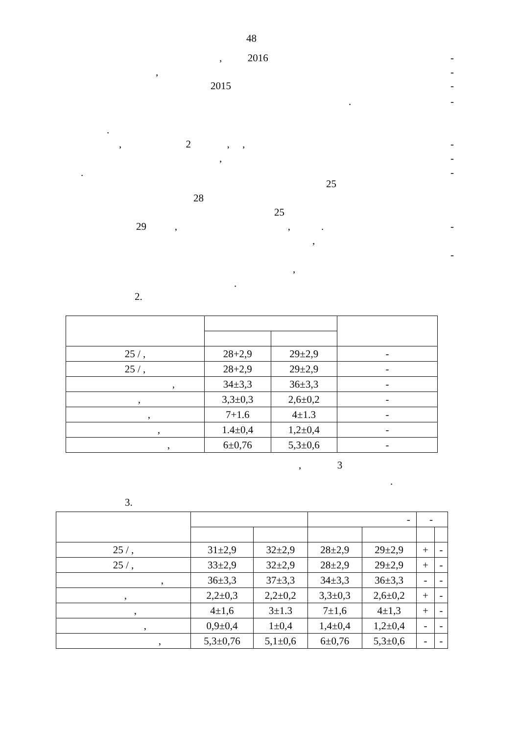48
, 2016
-
,
-
2015
-
.
-
.
, 2 , ,
-
,
-
.
-
25
28
25
29 , , .
-
,
-
,
.
2.
| 25 / , | 28+2,9 | 29±2,9 | - |
| 25 / , | 28+2,9 | 29±2,9 | - |
| , | 34±3,3 | 36±3,3 | - |
| , | 3,3±0,3 | 2,6±0,2 | - |
| , | 7+1.6 | 4±1.3 | - |
| , | 1.4±0,4 | 1,2±0,4 | - |
| , | 6±0,76 | 5,3±0,6 | - |
, 3
.
3.
| | | | - | | - | |
| 25 / , | 31±2,9 | 32±2,9 | 28±2,9 | 29±2,9 | + | - |
| 25 / , | 33±2,9 | 32±2,9 | 28±2,9 | 29±2,9 | + | - |
| , | 36±3,3 | 37±3,3 | 34±3,3 | 36±3,3 | - | - |
| , | 2,2±0,3 | 2,2±0,2 | 3,3±0,3 | 2,6±0,2 | + | - |
| , | 4±1,6 | 3±1.3 | 7±1,6 | 4±1,3 | + | - |
| , | 0,9±0,4 | 1±0,4 | 1,4±0,4 | 1,2±0,4 | - | - |
| , | 5,3±0,76 | 5,1±0,6 | 6±0,76 | 5,3±0,6 | - | - |